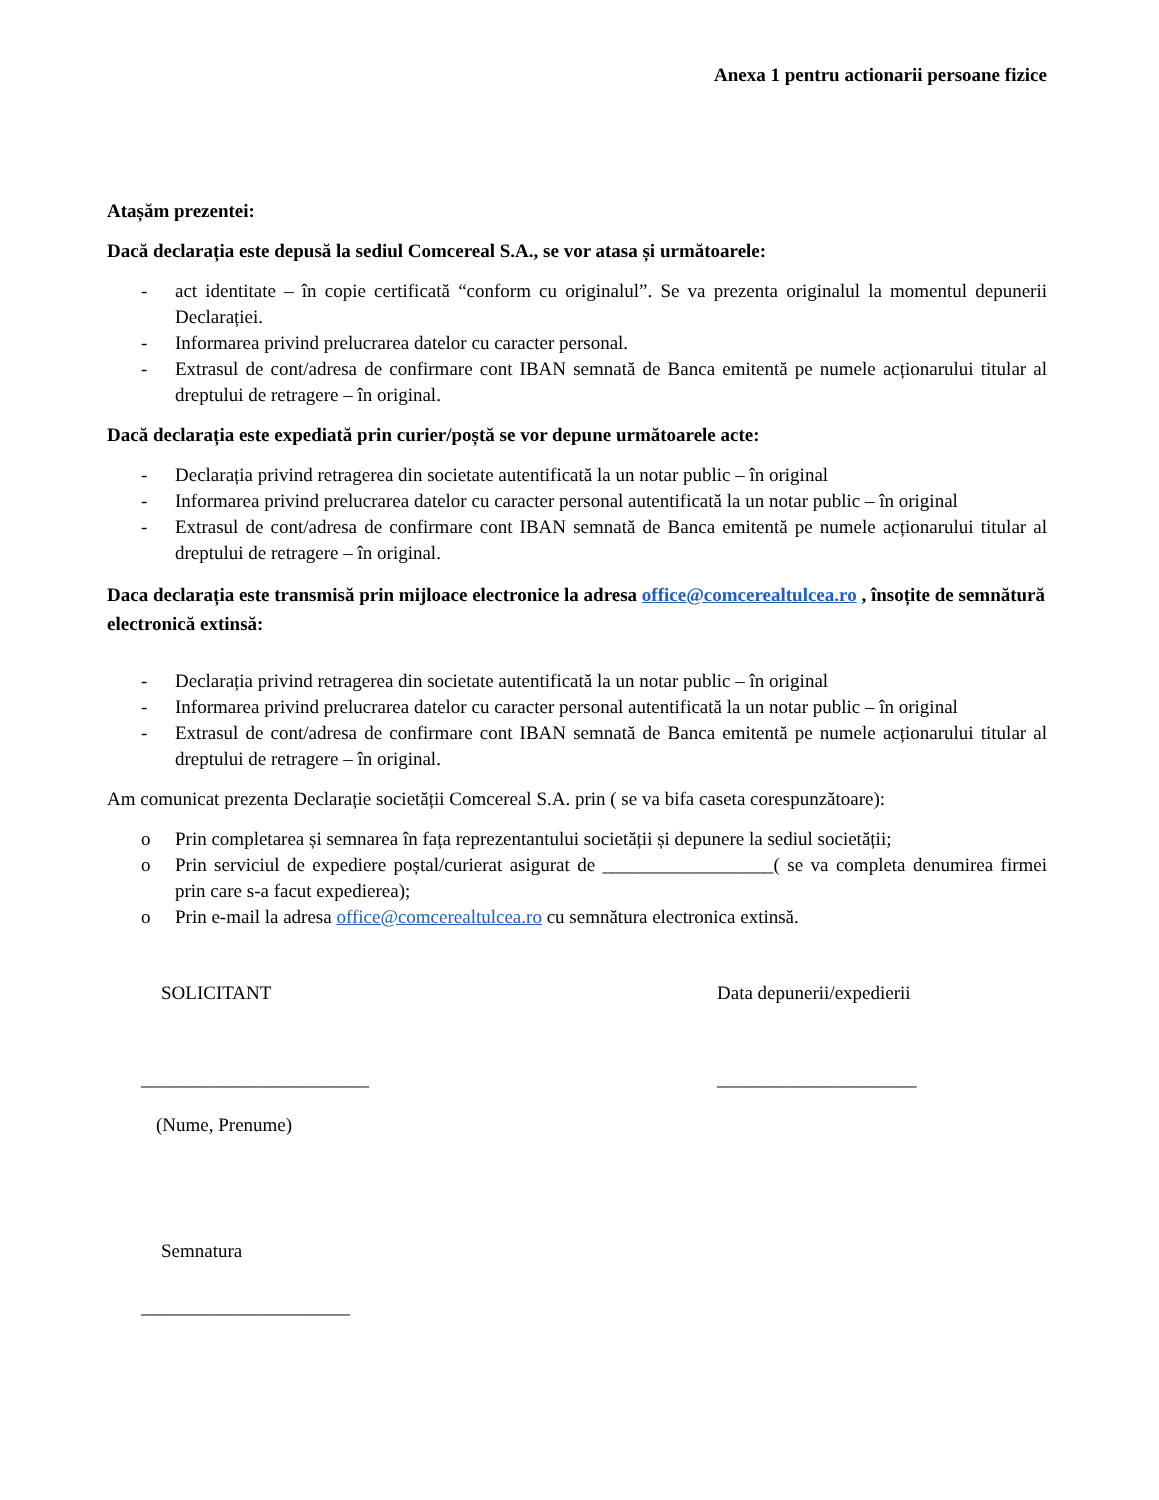Anexa 1 pentru actionarii persoane fizice
Atașăm prezentei:
Dacă declarația este depusă la sediul Comcereal S.A., se vor atasa și următoarele:
- act identitate – în copie certificată “conform cu originalul”. Se va prezenta originalul la momentul depunerii Declarației.
- Informarea privind prelucrarea datelor cu caracter personal.
- Extrasul de cont/adresa de confirmare cont IBAN semnată de Banca emitentă pe numele acționarului titular al dreptului de retragere – în original.
Dacă declarația este expediată prin curier/poștă se vor depune următoarele acte:
- Declarația privind retragerea din societate autentificată la un notar public – în original
- Informarea privind prelucrarea datelor cu caracter personal autentificată la un notar public – în original
- Extrasul de cont/adresa de confirmare cont IBAN semnată de Banca emitentă pe numele acționarului titular al dreptului de retragere – în original.
Daca declarația este transmisă prin mijloace electronice la adresa office@comcerealtulcea.ro , însoțite de semnătură electronică extinsă:
- Declarația privind retragerea din societate autentificată la un notar public – în original
- Informarea privind prelucrarea datelor cu caracter personal autentificată la un notar public – în original
- Extrasul de cont/adresa de confirmare cont IBAN semnată de Banca emitentă pe numele acționarului titular al dreptului de retragere – în original.
Am comunicat prezenta Declarație societății Comcereal S.A. prin ( se va bifa caseta corespunzătoare):
o Prin completarea și semnarea în fața reprezentantului societății și depunere la sediul societății;
o Prin serviciul de expediere poștal/curierat asigurat de __________________( se va completa denumirea firmei prin care s-a facut expedierea);
o Prin e-mail la adresa office@comcerealtulcea.ro cu semnătura electronica extinsă.
SOLICITANT
________________________
(Nume, Prenume)
Semnatura
______________________
Data depunerii/expedierii
_____________________